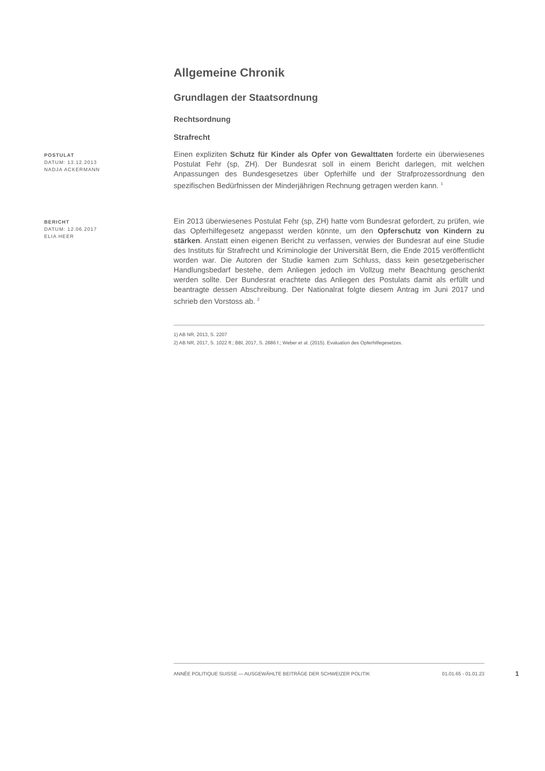Allgemeine Chronik
Grundlagen der Staatsordnung
Rechtsordnung
Strafrecht
POSTULAT
DATUM: 13.12.2013
NADJA ACKERMANN
Einen expliziten Schutz für Kinder als Opfer von Gewalttaten forderte ein überwiesenes Postulat Fehr (sp, ZH). Der Bundesrat soll in einem Bericht darlegen, mit welchen Anpassungen des Bundesgesetzes über Opferhilfe und der Strafprozessordnung den spezifischen Bedürfnissen der Minderjährigen Rechnung getragen werden kann. <sup>1</sup>
BERICHT
DATUM: 12.06.2017
ELIA HEER
Ein 2013 überwiesenes Postulat Fehr (sp, ZH) hatte vom Bundesrat gefordert, zu prüfen, wie das Opferhilfegesetz angepasst werden könnte, um den Opferschutz von Kindern zu stärken. Anstatt einen eigenen Bericht zu verfassen, verwies der Bundesrat auf eine Studie des Instituts für Strafrecht und Kriminologie der Universität Bern, die Ende 2015 veröffentlicht worden war. Die Autoren der Studie kamen zum Schluss, dass kein gesetzgeberischer Handlungsbedarf bestehe, dem Anliegen jedoch im Vollzug mehr Beachtung geschenkt werden sollte. Der Bundesrat erachtete das Anliegen des Postulats damit als erfüllt und beantragte dessen Abschreibung. Der Nationalrat folgte diesem Antrag im Juni 2017 und schrieb den Vorstoss ab. <sup>2</sup>
1) AB NR, 2013, S. 2207
2) AB NR, 2017, S. 1022 ff.; BBl, 2017, S. 2886 f.; Weber et al. (2015). Evaluation des Opferhilfegesetzes.
ANNÉE POLITIQUE SUISSE — AUSGEWÄHLTE BEITRÄGE DER SCHWEIZER POLITIK 01.01.65 - 01.01.23
1